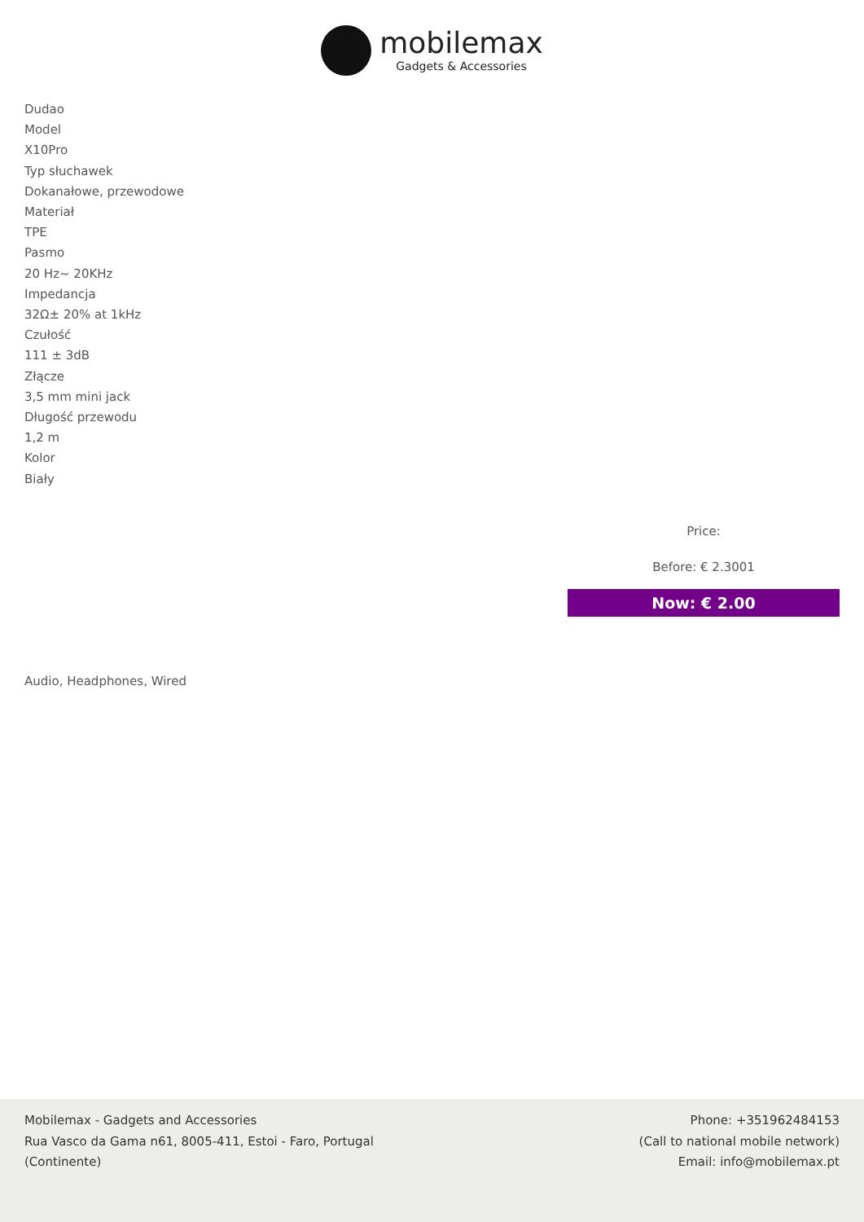mobilemax
Gadgets & Accessories
Dudao
Model
X10Pro
Typ słuchawek
Dokanałowe, przewodowe
Materiał
TPE
Pasmo
20 Hz~ 20KHz
Impedancja
32Ω± 20% at 1kHz
Czułość
111 ± 3dB
Złącze
3,5 mm mini jack
Długość przewodu
1,2 m
Kolor
Biały
Price:
Before: € 2.3001
Now: € 2.00
Audio, Headphones, Wired
Mobilemax - Gadgets and Accessories
Rua Vasco da Gama n61, 8005-411, Estoi - Faro, Portugal
(Continente)
Phone: +351962484153
(Call to national mobile network)
Email: info@mobilemax.pt